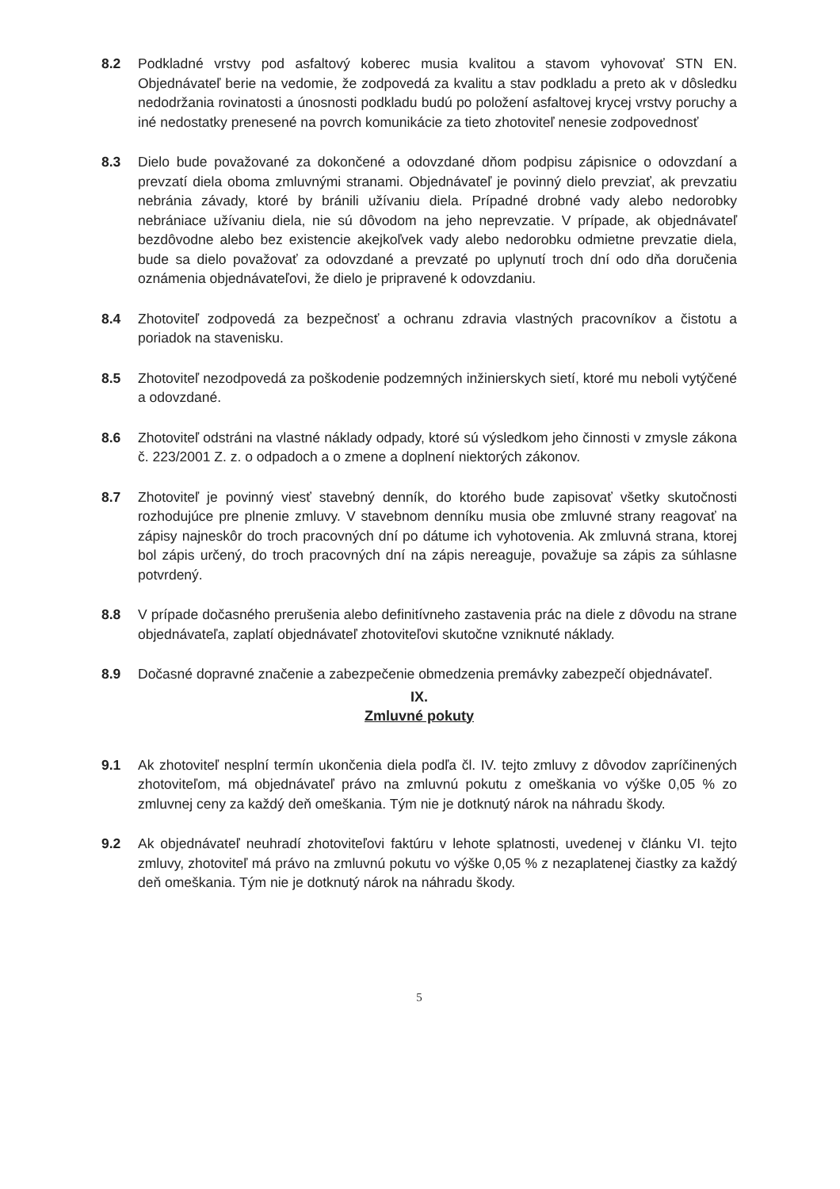8.2 Podkladné vrstvy pod asfaltový koberec musia kvalitou a stavom vyhovovať STN EN. Objednávateľ berie na vedomie, že zodpovedá za kvalitu a stav podkladu a preto ak v dôsledku nedodržania rovinatosti a únosnosti podkladu budú po položení asfaltovej krycej vrstvy poruchy a iné nedostatky prenesené na povrch komunikácie za tieto zhotoviteľ nenesie zodpovednosť
8.3 Dielo bude považované za dokončené a odovzdané dňom podpisu zápisnice o odovzdaní a prevzatí diela oboma zmluvnými stranami. Objednávateľ je povinný dielo prevziať, ak prevzatiu nebránia závady, ktoré by bránili užívaniu diela. Prípadné drobné vady alebo nedorobky nebrániace užívaniu diela, nie sú dôvodom na jeho neprevzatie. V prípade, ak objednávateľ bezdôvodne alebo bez existencie akejkoľvek vady alebo nedorobku odmietne prevzatie diela, bude sa dielo považovať za odovzdané a prevzaté po uplynutí troch dní odo dňa doručenia oznámenia objednávateľovi, že dielo je pripravené k odovzdaniu.
8.4 Zhotoviteľ zodpovedá za bezpečnosť a ochranu zdravia vlastných pracovníkov a čistotu a poriadok na stavenisku.
8.5 Zhotoviteľ nezodpovedá za poškodenie podzemných inžinierskych sietí, ktoré mu neboli vytýčené a odovzdané.
8.6 Zhotoviteľ odstráni na vlastné náklady odpady, ktoré sú výsledkom jeho činnosti v zmysle zákona č. 223/2001 Z. z. o odpadoch a o zmene a doplnení niektorých zákonov.
8.7 Zhotoviteľ je povinný viesť stavebný denník, do ktorého bude zapisovať všetky skutočnosti rozhodujúce pre plnenie zmluvy. V stavebnom denníku musia obe zmluvné strany reagovať na zápisy najneskôr do troch pracovných dní po dátume ich vyhotovenia. Ak zmluvná strana, ktorej bol zápis určený, do troch pracovných dní na zápis nereaguje, považuje sa zápis za súhlasne potvrdený.
8.8 V prípade dočasného prerušenia alebo definitívneho zastavenia prác na diele z dôvodu na strane objednávateľa, zaplatí objednávateľ zhotoviteľovi skutočne vzniknuté náklady.
8.9 Dočasné dopravné značenie a zabezpečenie obmedzenia premávky zabezpečí objednávateľ.
IX.
Zmluvné pokuty
9.1 Ak zhotoviteľ nesplní termín ukončenia diela podľa čl. IV. tejto zmluvy z dôvodov zapríčinených zhotoviteľom, má objednávateľ právo na zmluvnú pokutu z omeškania vo výške 0,05 % zo zmluvnej ceny za každý deň omeškania. Tým nie je dotknutý nárok na náhradu škody.
9.2 Ak objednávateľ neuhradí zhotoviteľovi faktúru v lehote splatnosti, uvedenej v článku VI. tejto zmluvy, zhotoviteľ má právo na zmluvnú pokutu vo výške 0,05 % z nezaplatenej čiastky za každý deň omeškania. Tým nie je dotknutý nárok na náhradu škody.
5